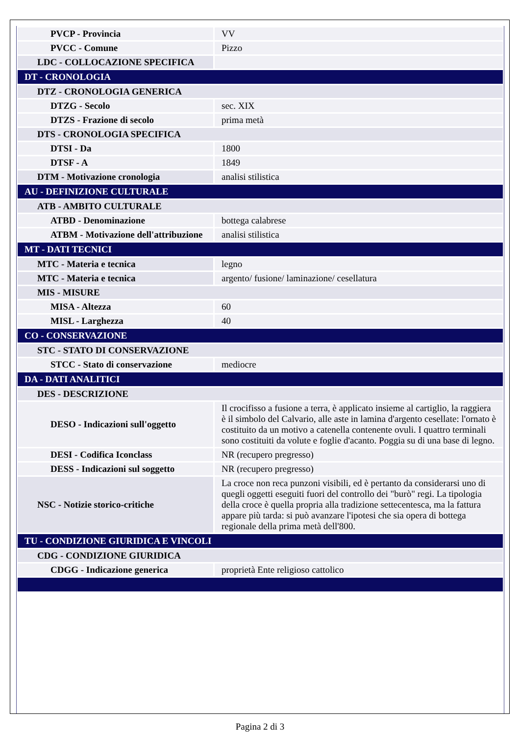| PVCP - Provincia | VV |
| PVCC - Comune | Pizzo |
| LDC - COLLOCAZIONE SPECIFICA | |
| DT - CRONOLOGIA | |
| DTZ - CRONOLOGIA GENERICA | |
| DTZG - Secolo | sec. XIX |
| DTZS - Frazione di secolo | prima metà |
| DTS - CRONOLOGIA SPECIFICA | |
| DTSI - Da | 1800 |
| DTSF - A | 1849 |
| DTM - Motivazione cronologia | analisi stilistica |
| AU - DEFINIZIONE CULTURALE | |
| ATB - AMBITO CULTURALE | |
| ATBD - Denominazione | bottega calabrese |
| ATBM - Motivazione dell'attribuzione | analisi stilistica |
| MT - DATI TECNICI | |
| MTC - Materia e tecnica | legno |
| MTC - Materia e tecnica | argento/ fusione/ laminazione/ cesellatura |
| MIS - MISURE | |
| MISA - Altezza | 60 |
| MISL - Larghezza | 40 |
| CO - CONSERVAZIONE | |
| STC - STATO DI CONSERVAZIONE | |
| STCC - Stato di conservazione | mediocre |
| DA - DATI ANALITICI | |
| DES - DESCRIZIONE | |
| DESO - Indicazioni sull'oggetto | Il crocifisso a fusione a terra, è applicato insieme al cartiglio, la raggiera è il simbolo del Calvario, alle aste in lamina d'argento cesellate: l'ornato è costituito da un motivo a catenella contenente ovuli. I quattro terminali sono costituiti da volute e foglie d'acanto. Poggia su di una base di legno. |
| DESI - Codifica Iconclass | NR (recupero pregresso) |
| DESS - Indicazioni sul soggetto | NR (recupero pregresso) |
| NSC - Notizie storico-critiche | La croce non reca punzoni visibili, ed è pertanto da considerarsi uno di quegli oggetti eseguiti fuori del controllo dei "burò" regi. La tipologia della croce è quella propria alla tradizione settecentesca, ma la fattura appare più tarda: si può avanzare l'ipotesi che sia opera di bottega regionale della prima metà dell'800. |
| TU - CONDIZIONE GIURIDICA E VINCOLI | |
| CDG - CONDIZIONE GIURIDICA | |
| CDGG - Indicazione generica | proprietà Ente religioso cattolico |
Pagina 2 di 3